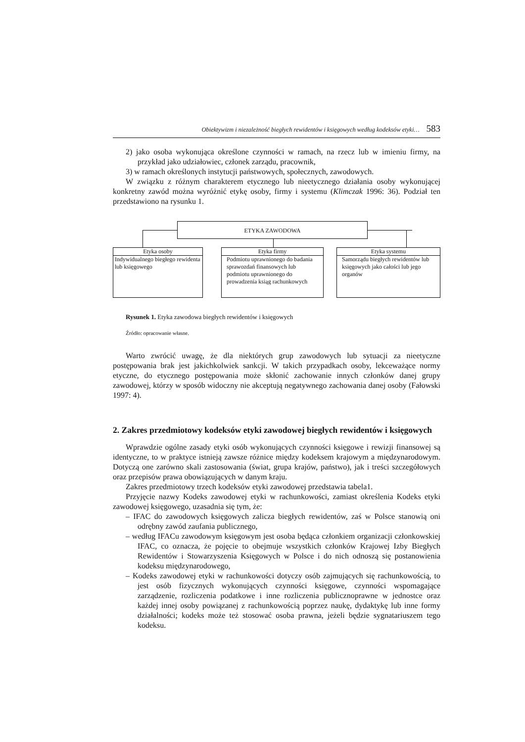Obiektywizm i niezależność biegłych rewidentów i księgowych według kodeksów etyki… 583
2) jako osoba wykonująca określone czynności w ramach, na rzecz lub w imieniu firmy, na przykład jako udziałowiec, członek zarządu, pracownik,
3) w ramach określonych instytucji państwowych, społecznych, zawodowych.
W związku z różnym charakterem etycznego lub nieetycznego działania osoby wykonującej konkretny zawód można wyróżnić etykę osoby, firmy i systemu (Klimczak 1996: 36). Podział ten przedstawiono na rysunku 1.
ETYKA ZAWODOWA
Etyka osoby
Indywidualnego biegłego rewidenta lub księgowego
Etyka firmy
Podmiotu uprawnionego do badania sprawozdań finansowych lub podmiotu uprawnionego do prowadzenia ksiąg rachunkowych
Etyka systemu
Samorządu biegłych rewidentów lub księgowych jako całości lub jego organów
Rysunek 1. Etyka zawodowa biegłych rewidentów i księgowych
Źródło: opracowanie własne.
Warto zwrócić uwagę, że dla niektórych grup zawodowych lub sytuacji za nieetyczne postępowania brak jest jakichkolwiek sankcji. W takich przypadkach osoby, lekceważące normy etyczne, do etycznego postępowania może skłonić zachowanie innych członków danej grupy zawodowej, którzy w sposób widoczny nie akceptują negatywnego zachowania danej osoby (Fałowski 1997: 4).
2. Zakres przedmiotowy kodeksów etyki zawodowej biegłych rewidentów i księgowych
Wprawdzie ogólne zasady etyki osób wykonujących czynności księgowe i rewizji finansowej są identyczne, to w praktyce istnieją zawsze różnice między kodeksem krajowym a międzynarodowym. Dotyczą one zarówno skali zastosowania (świat, grupa krajów, państwo), jak i treści szczegółowych oraz przepisów prawa obowiązujących w danym kraju.
Zakres przedmiotowy trzech kodeksów etyki zawodowej przedstawia tabela1.
Przyjęcie nazwy Kodeks zawodowej etyki w rachunkowości, zamiast określenia Kodeks etyki zawodowej księgowego, uzasadnia się tym, że:
– IFAC do zawodowych księgowych zalicza biegłych rewidentów, zaś w Polsce stanowią oni odrębny zawód zaufania publicznego,
– według IFACu zawodowym księgowym jest osoba będąca członkiem organizacji członkowskiej IFAC, co oznacza, że pojęcie to obejmuje wszystkich członków Krajowej Izby Biegłych Rewidentów i Stowarzyszenia Księgowych w Polsce i do nich odnoszą się postanowienia kodeksu międzynarodowego,
– Kodeks zawodowej etyki w rachunkowości dotyczy osób zajmujących się rachunkowością, to jest osób fizycznych wykonujących czynności księgowe, czynności wspomagające zarządzenie, rozliczenia podatkowe i inne rozliczenia publicznoprawne w jednostce oraz każdej innej osoby powiązanej z rachunkowością poprzez naukę, dydaktykę lub inne formy działalności; kodeks może też stosować osoba prawna, jeżeli będzie sygnatariuszem tego kodeksu.